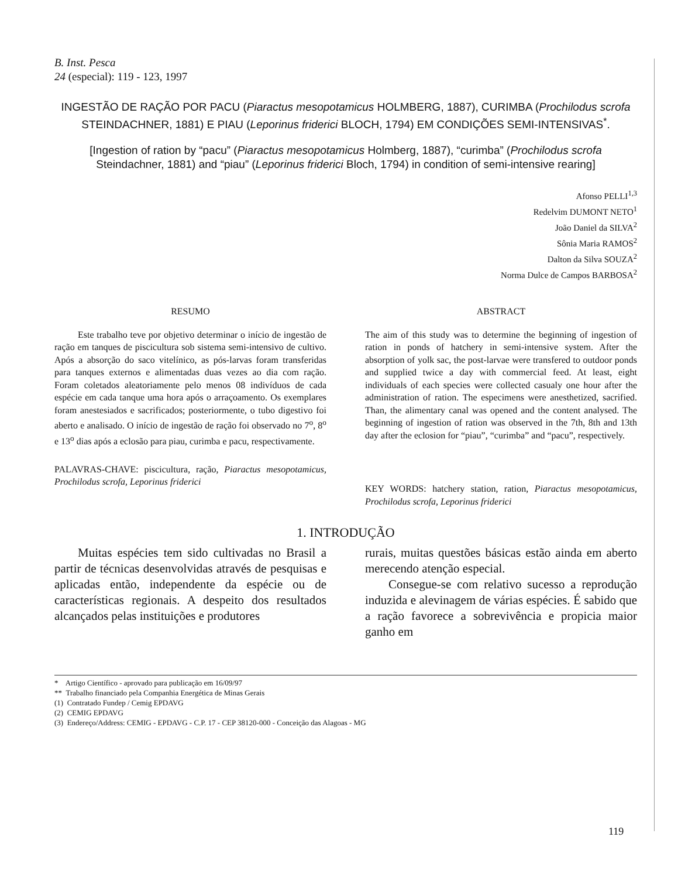B. Inst. Pesca
24 (especial): 119 - 123, 1997
INGESTÃO DE RAÇÃO POR PACU (Piaractus mesopotamicus HOLMBERG, 1887), CURIMBA (Prochilodus scrofa STEINDACHNER, 1881) E PIAU (Leporinus friderici BLOCH, 1794) EM CONDIÇÕES SEMI-INTENSIVAS<sup>*</sup>.
[Ingestion of ration by “pacu” (Piaractus mesopotamicus Holmberg, 1887), “curimba” (Prochilodus scrofa Steindachner, 1881) and “piau” (Leporinus friderici Bloch, 1794) in condition of semi-intensive rearing]
Afonso PELLI<sup>1,3</sup>
Redelvim DUMONT NETO<sup>1</sup>
João Daniel da SILVA<sup>2</sup>
Sônia Maria RAMOS<sup>2</sup>
Dalton da Silva SOUZA<sup>2</sup>
Norma Dulce de Campos BARBOSA<sup>2</sup>
RESUMO
Este trabalho teve por objetivo determinar o início de ingestão de ração em tanques de piscicultura sob sistema semi-intensivo de cultivo. Após a absorção do saco vitelínico, as pós-larvas foram transferidas para tanques externos e alimentadas duas vezes ao dia com ração. Foram coletados aleatoriamente pelo menos 08 indivíduos de cada espécie em cada tanque uma hora após o arraçoamento. Os exemplares foram anestesiados e sacrificados; posteriormente, o tubo digestivo foi aberto e analisado. O início de ingestão de ração foi observado no 7<sup>o</sup>, 8<sup>o</sup> e 13<sup>o</sup> dias após a eclosão para piau, curimba e pacu, respectivamente.
PALAVRAS-CHAVE: piscicultura, ração, Piaractus mesopotamicus, Prochilodus scrofa, Leporinus friderici
ABSTRACT
The aim of this study was to determine the beginning of ingestion of ration in ponds of hatchery in semi-intensive system. After the absorption of yolk sac, the post-larvae were transfered to outdoor ponds and supplied twice a day with commercial feed. At least, eight individuals of each species were collected casualy one hour after the administration of ration. The especimens were anesthetized, sacrified. Than, the alimentary canal was opened and the content analysed. The beginning of ingestion of ration was observed in the 7th, 8th and 13th day after the eclosion for “piau”, “curimba” and “pacu”, respectively.
KEY WORDS: hatchery station, ration, Piaractus mesopotamicus, Prochilodus scrofa, Leporinus friderici
1. INTRODUÇÃO
Muitas espécies tem sido cultivadas no Brasil a partir de técnicas desenvolvidas através de pesquisas e aplicadas então, independente da espécie ou de características regionais. A despeito dos resultados alcançados pelas instituições e produtores
rurais, muitas questões básicas estão ainda em aberto merecendo atenção especial.
Consegue-se com relativo sucesso a reprodução induzida e alevinagem de várias espécies. É sabido que a ração favorece a sobrevivência e propicia maior ganho em
* Artigo Científico - aprovado para publicação em 16/09/97
** Trabalho financiado pela Companhia Energética de Minas Gerais
(1) Contratado Fundep / Cemig EPDAVG
(2) CEMIG EPDAVG
(3) Endereço/Address: CEMIG - EPDAVG - C.P. 17 - CEP 38120-000 - Conceição das Alagoas - MG
119